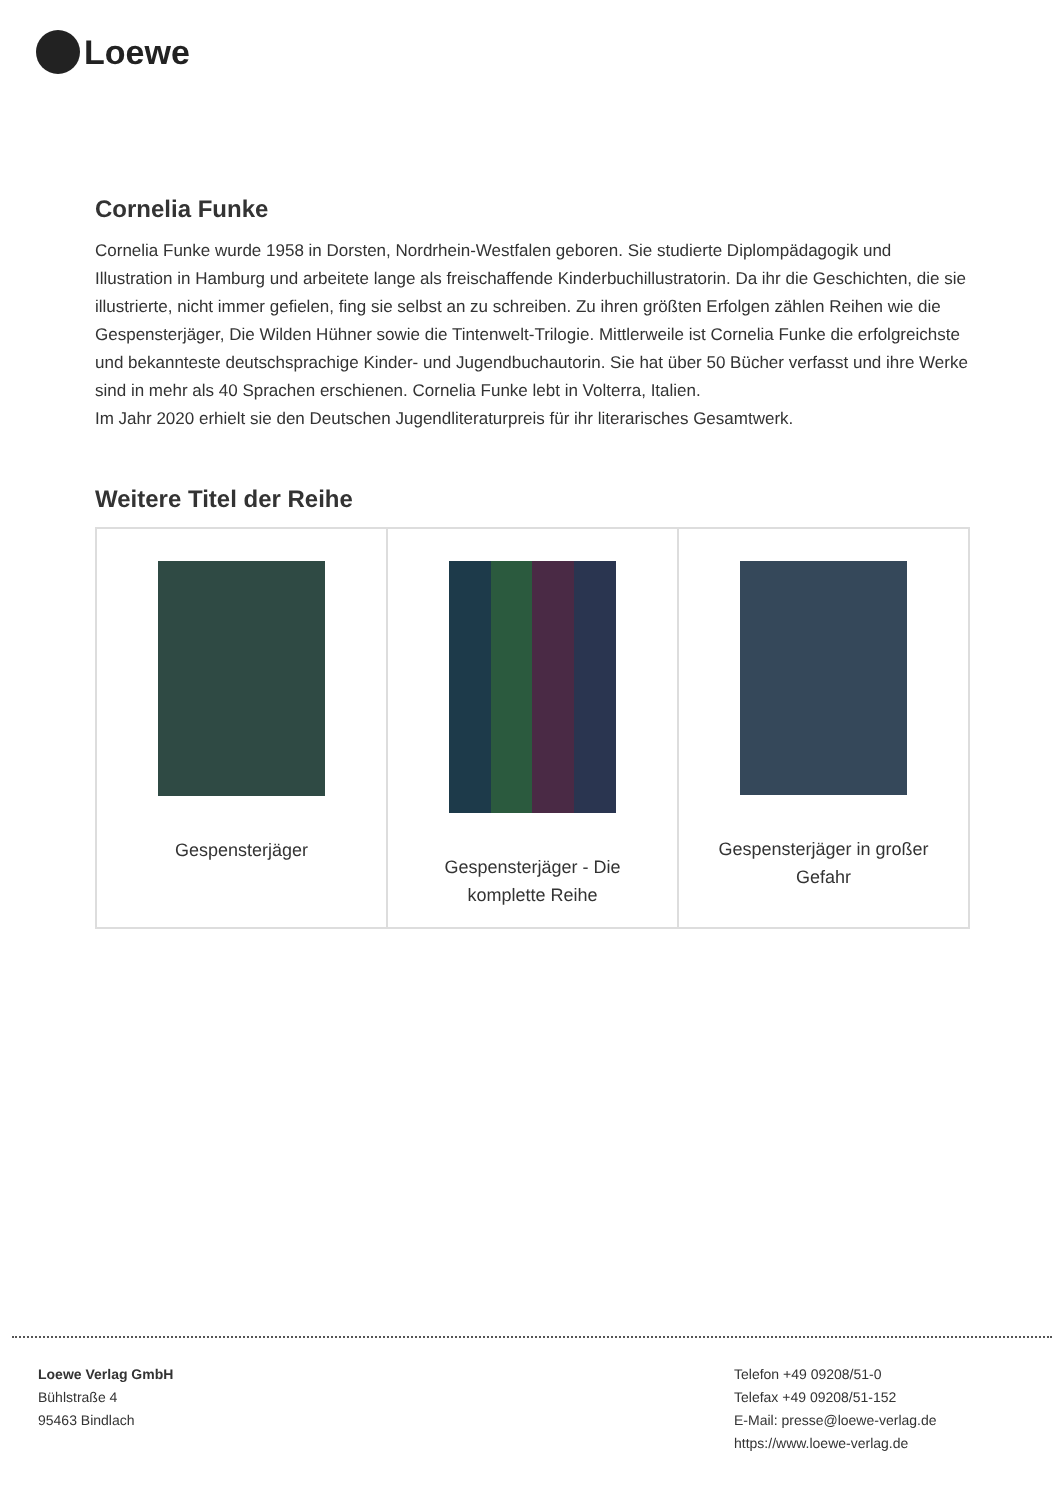Loewe
Cornelia Funke
Cornelia Funke wurde 1958 in Dorsten, Nordrhein-Westfalen geboren. Sie studierte Diplompädagogik und Illustration in Hamburg und arbeitete lange als freischaffende Kinderbuchillustratorin. Da ihr die Geschichten, die sie illustrierte, nicht immer gefielen, fing sie selbst an zu schreiben. Zu ihren größten Erfolgen zählen Reihen wie die Gespensterjäger, Die Wilden Hühner sowie die Tintenwelt-Trilogie. Mittlerweile ist Cornelia Funke die erfolgreichste und bekannteste deutschsprachige Kinder- und Jugendbuchautorin. Sie hat über 50 Bücher verfasst und ihre Werke sind in mehr als 40 Sprachen erschienen. Cornelia Funke lebt in Volterra, Italien.
Im Jahr 2020 erhielt sie den Deutschen Jugendliteraturpreis für ihr literarisches Gesamtwerk.
Weitere Titel der Reihe
| Gespensterjäger | Gespensterjäger - Die komplette Reihe | Gespensterjäger in großer Gefahr |
Loewe Verlag GmbH
Bühlstraße 4
95463 Bindlach
Telefon +49 09208/51-0
Telefax +49 09208/51-152
E-Mail: presse@loewe-verlag.de
https://www.loewe-verlag.de